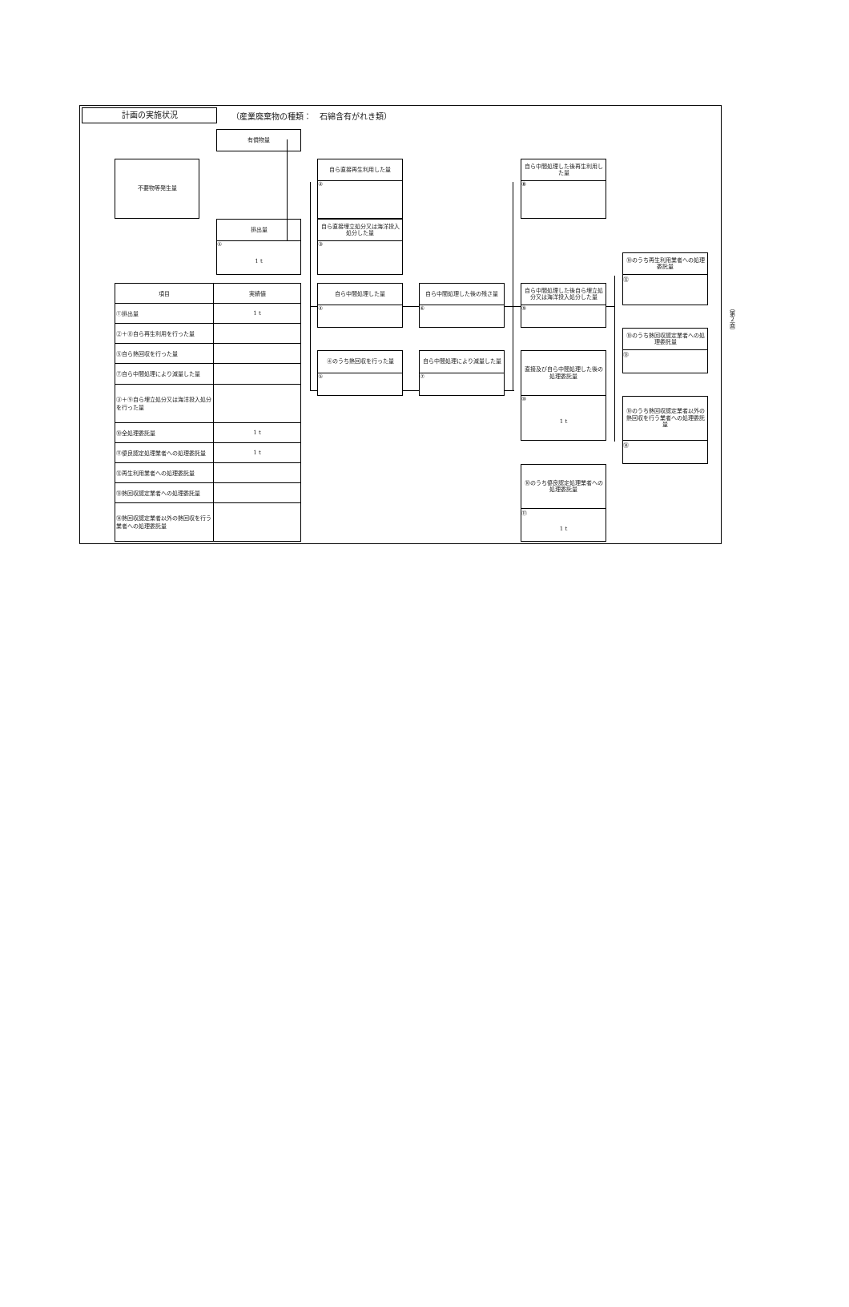計画の実施状況
（産業廃棄物の種類：　石綿含有がれき類）
有償物量
不要物等発生量
自ら直接再生利用した量
②
自ら中間処理した後再生利用した量
⑧
排出量
①
1 t
自ら直接埋立処分又は海洋投入処分した量
③
⑩のうち再生利用業者への処理委託量
⑫
| 項目 | 実績値 |
| --- | --- |
| ①排出量 | 1 t |
| ②＋⑧自ら再生利用を行った量 | |
| ⑤自ら熱回収を行った量 | |
| ⑦自ら中間処理により減量した量 | |
| ③＋⑨自ら埋立処分又は海洋投入処分を行った量 | |
| ⑩全処理委託量 | 1 t |
| ⑪優良認定処理業者への処理委託量 | 1 t |
| ⑫再生利用業者への処理委託量 | |
| ⑬熱回収認定業者への処理委託量 | |
| ⑭熱回収認定業者以外の熱回収を行う業者への処理委託量 | |
自ら中間処理した量
④
自ら中間処理した後の残さ量
⑥
自ら中間処理した後自ら埋立処分又は海洋投入処分した量
⑨
⑩のうち熱回収認定業者への処理委託量
⑬
④のうち熱回収を行った量
⑤
自ら中間処理により減量した量
⑦
直接及び自ら中間処理した後の処理委託量
⑩
1 t
⑩のうち熱回収認定業者以外の熱回収を行う業者への処理委託量
⑭
⑩のうち優良認定処理業者への処理委託量
⑪
1 t
（第２面）